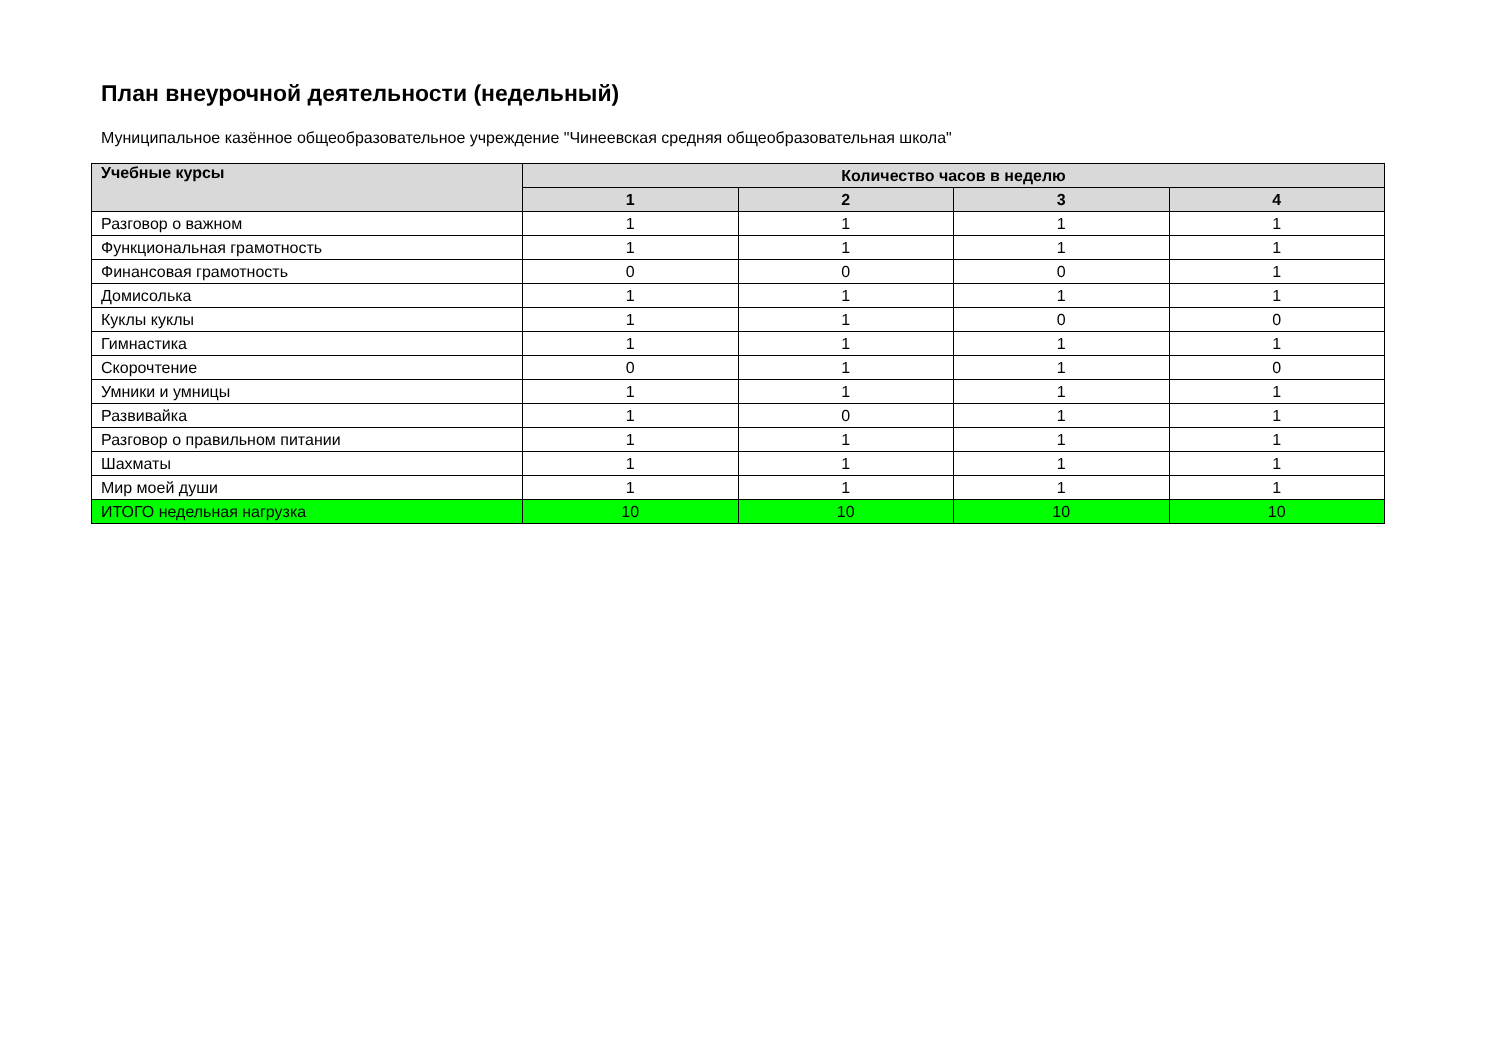План внеурочной деятельности (недельный)
Муниципальное казённое общеобразовательное учреждение "Чинеевская средняя общеобразовательная школа"
| Учебные курсы | Количество часов в неделю | | | |
| --- | --- | --- | --- | --- |
| | 1 | 2 | 3 | 4 |
| Разговор о важном | 1 | 1 | 1 | 1 |
| Функциональная грамотность | 1 | 1 | 1 | 1 |
| Финансовая грамотность | 0 | 0 | 0 | 1 |
| Домисолька | 1 | 1 | 1 | 1 |
| Куклы куклы | 1 | 1 | 0 | 0 |
| Гимнастика | 1 | 1 | 1 | 1 |
| Скорочтение | 0 | 1 | 1 | 0 |
| Умники и умницы | 1 | 1 | 1 | 1 |
| Развивайка | 1 | 0 | 1 | 1 |
| Разговор о правильном питании | 1 | 1 | 1 | 1 |
| Шахматы | 1 | 1 | 1 | 1 |
| Мир моей души | 1 | 1 | 1 | 1 |
| ИТОГО недельная нагрузка | 10 | 10 | 10 | 10 |